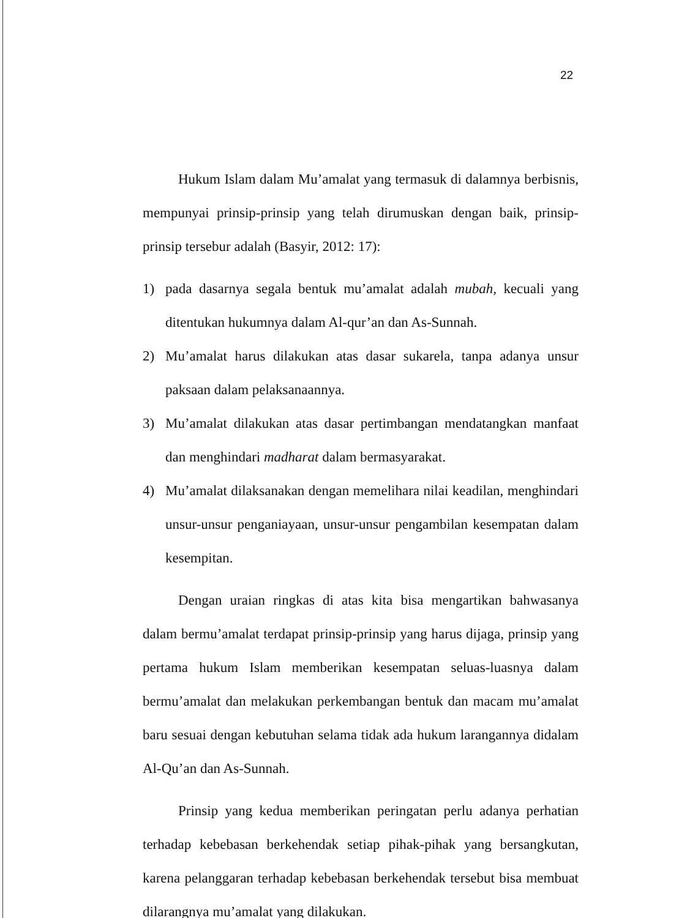22
Hukum Islam dalam Mu’amalat yang termasuk di dalamnya berbisnis, mempunyai prinsip-prinsip yang telah dirumuskan dengan baik, prinsip-prinsip tersebur adalah (Basyir, 2012: 17):
1) pada dasarnya segala bentuk mu’amalat adalah mubah, kecuali yang ditentukan hukumnya dalam Al-qur’an dan As-Sunnah.
2) Mu’amalat harus dilakukan atas dasar sukarela, tanpa adanya unsur paksaan dalam pelaksanaannya.
3) Mu’amalat dilakukan atas dasar pertimbangan mendatangkan manfaat dan menghindari madharat dalam bermasyarakat.
4) Mu’amalat dilaksanakan dengan memelihara nilai keadilan, menghindari unsur-unsur penganiayaan, unsur-unsur pengambilan kesempatan dalam kesempitan.
Dengan uraian ringkas di atas kita bisa mengartikan bahwasanya dalam bermu’amalat terdapat prinsip-prinsip yang harus dijaga, prinsip yang pertama hukum Islam memberikan kesempatan seluas-luasnya dalam bermu’amalat dan melakukan perkembangan bentuk dan macam mu’amalat baru sesuai dengan kebutuhan selama tidak ada hukum larangannya didalam Al-Qu’an dan As-Sunnah.
Prinsip yang kedua memberikan peringatan perlu adanya perhatian terhadap kebebasan berkehendak setiap pihak-pihak yang bersangkutan, karena pelanggaran terhadap kebebasan berkehendak tersebut bisa membuat dilarangnya mu’amalat yang dilakukan.